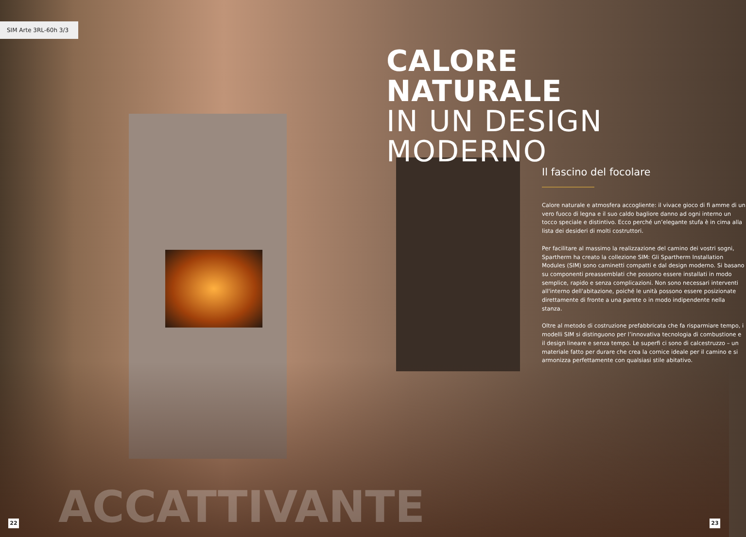SIM Arte 3RL-60h 3/3
CALORE NATURALE
IN UN DESIGN
MODERNO
Il fascino del focolare
Calore naturale e atmosfera accogliente: il vivace gioco di fi amme di un vero fuoco di legna e il suo caldo bagliore danno ad ogni interno un tocco speciale e distintivo. Ecco perché un’elegante stufa è in cima alla lista dei desideri di molti costruttori.
Per facilitare al massimo la realizzazione del camino dei vostri sogni, Spartherm ha creato la collezione SIM: Gli Spartherm Installation Modules (SIM) sono caminetti compatti e dal design moderno. Si basano su componenti preassemblati che possono essere installati in modo semplice, rapido e senza complicazioni. Non sono necessari interventi all'interno dell'abitazione, poiché le unità possono essere posizionate direttamente di fronte a una parete o in modo indipendente nella stanza.
Oltre al metodo di costruzione prefabbricata che fa risparmiare tempo, i modelli SIM si distinguono per l’innovativa tecnologia di combustione e il design lineare e senza tempo. Le superfi ci sono di calcestruzzo – un materiale fatto per durare che crea la cornice ideale per il camino e si armonizza perfettamente con qualsiasi stile abitativo.
ACCATTIVANTE
22 23